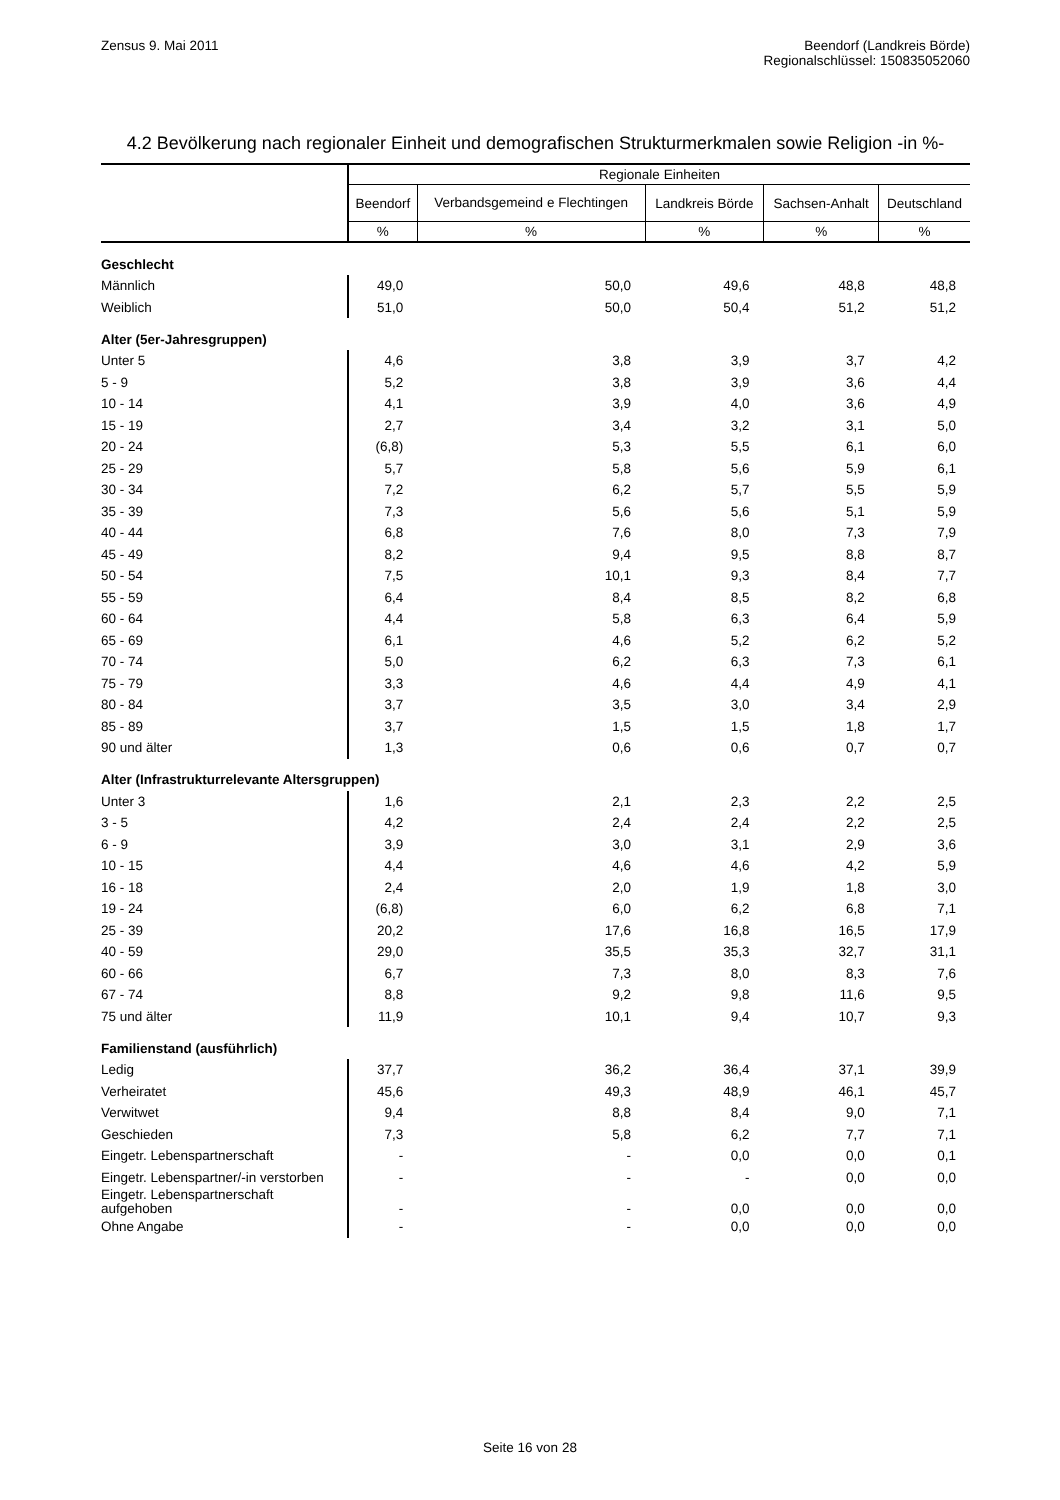Zensus 9. Mai 2011 Beendorf (Landkreis Börde)
Regionalschlüssel: 150835052060
4.2 Bevölkerung nach regionaler Einheit und demografischen Strukturmerkmalen sowie Religion -in %-
| | Regionale Einheiten | | | | |
| --- | --- | --- | --- | --- | --- |
| | Beendorf | Verbandsgemeind e Flechtingen | Landkreis Börde | Sachsen-Anhalt | Deutschland |
| | % | % | % | % | % |
| Geschlecht | | | | | |
| Männlich | 49,0 | 50,0 | 49,6 | 48,8 | 48,8 |
| Weiblich | 51,0 | 50,0 | 50,4 | 51,2 | 51,2 |
| Alter (5er-Jahresgruppen) | | | | | |
| Unter 5 | 4,6 | 3,8 | 3,9 | 3,7 | 4,2 |
| 5 - 9 | 5,2 | 3,8 | 3,9 | 3,6 | 4,4 |
| 10 - 14 | 4,1 | 3,9 | 4,0 | 3,6 | 4,9 |
| 15 - 19 | 2,7 | 3,4 | 3,2 | 3,1 | 5,0 |
| 20 - 24 | (6,8) | 5,3 | 5,5 | 6,1 | 6,0 |
| 25 - 29 | 5,7 | 5,8 | 5,6 | 5,9 | 6,1 |
| 30 - 34 | 7,2 | 6,2 | 5,7 | 5,5 | 5,9 |
| 35 - 39 | 7,3 | 5,6 | 5,6 | 5,1 | 5,9 |
| 40 - 44 | 6,8 | 7,6 | 8,0 | 7,3 | 7,9 |
| 45 - 49 | 8,2 | 9,4 | 9,5 | 8,8 | 8,7 |
| 50 - 54 | 7,5 | 10,1 | 9,3 | 8,4 | 7,7 |
| 55 - 59 | 6,4 | 8,4 | 8,5 | 8,2 | 6,8 |
| 60 - 64 | 4,4 | 5,8 | 6,3 | 6,4 | 5,9 |
| 65 - 69 | 6,1 | 4,6 | 5,2 | 6,2 | 5,2 |
| 70 - 74 | 5,0 | 6,2 | 6,3 | 7,3 | 6,1 |
| 75 - 79 | 3,3 | 4,6 | 4,4 | 4,9 | 4,1 |
| 80 - 84 | 3,7 | 3,5 | 3,0 | 3,4 | 2,9 |
| 85 - 89 | 3,7 | 1,5 | 1,5 | 1,8 | 1,7 |
| 90 und älter | 1,3 | 0,6 | 0,6 | 0,7 | 0,7 |
| Alter (Infrastrukturrelevante Altersgruppen) | | | | | |
| Unter 3 | 1,6 | 2,1 | 2,3 | 2,2 | 2,5 |
| 3 - 5 | 4,2 | 2,4 | 2,4 | 2,2 | 2,5 |
| 6 - 9 | 3,9 | 3,0 | 3,1 | 2,9 | 3,6 |
| 10 - 15 | 4,4 | 4,6 | 4,6 | 4,2 | 5,9 |
| 16 - 18 | 2,4 | 2,0 | 1,9 | 1,8 | 3,0 |
| 19 - 24 | (6,8) | 6,0 | 6,2 | 6,8 | 7,1 |
| 25 - 39 | 20,2 | 17,6 | 16,8 | 16,5 | 17,9 |
| 40 - 59 | 29,0 | 35,5 | 35,3 | 32,7 | 31,1 |
| 60 - 66 | 6,7 | 7,3 | 8,0 | 8,3 | 7,6 |
| 67 - 74 | 8,8 | 9,2 | 9,8 | 11,6 | 9,5 |
| 75 und älter | 11,9 | 10,1 | 9,4 | 10,7 | 9,3 |
| Familienstand (ausführlich) | | | | | |
| Ledig | 37,7 | 36,2 | 36,4 | 37,1 | 39,9 |
| Verheiratet | 45,6 | 49,3 | 48,9 | 46,1 | 45,7 |
| Verwitwet | 9,4 | 8,8 | 8,4 | 9,0 | 7,1 |
| Geschieden | 7,3 | 5,8 | 6,2 | 7,7 | 7,1 |
| Eingetr. Lebenspartnerschaft | - | - | 0,0 | 0,0 | 0,1 |
| Eingetr. Lebenspartner/-in verstorben | - | - | - | 0,0 | 0,0 |
| Eingetr. Lebenspartnerschaft aufgehoben | - | - | 0,0 | 0,0 | 0,0 |
| Ohne Angabe | - | - | 0,0 | 0,0 | 0,0 |
Seite 16 von 28